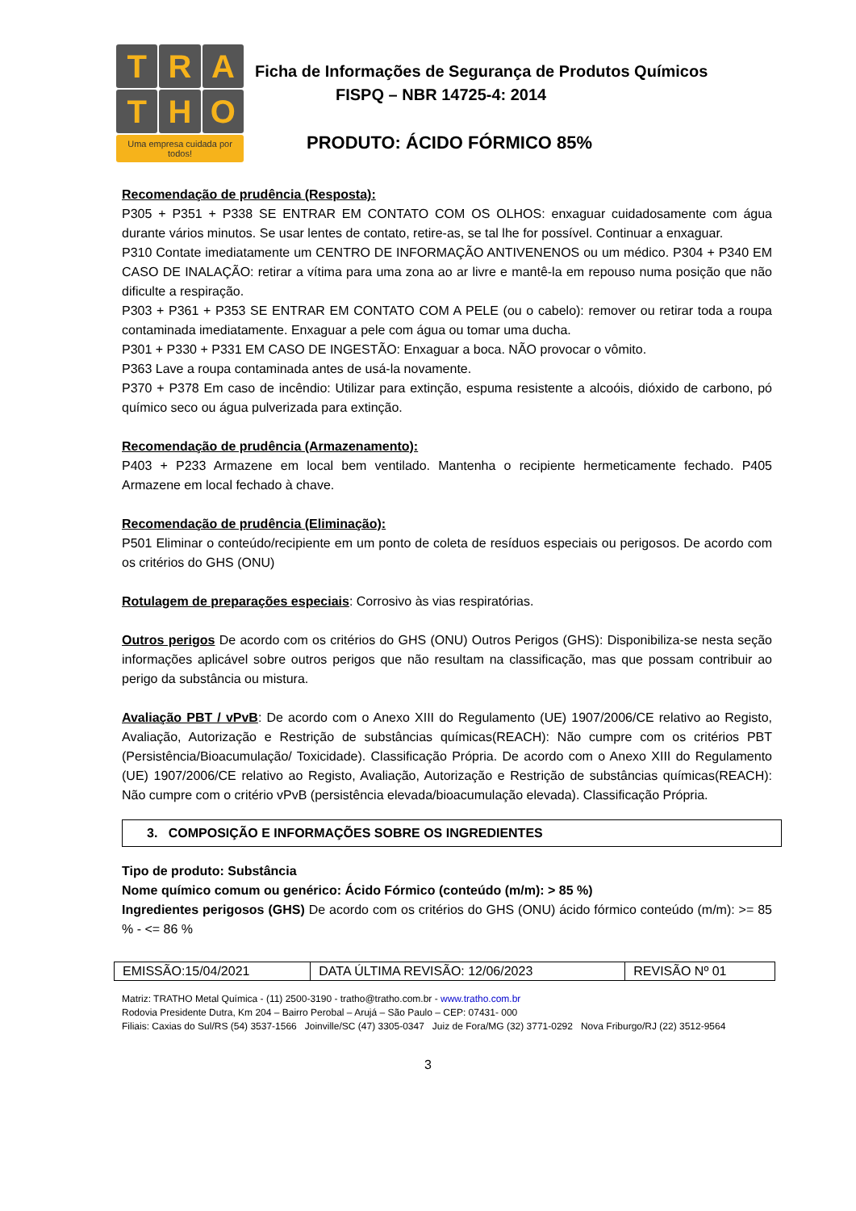T R A
T H O
Uma empresa cuidada por todos!
Ficha de Informações de Segurança de Produtos Químicos
FISPQ – NBR 14725-4: 2014
PRODUTO: ÁCIDO FÓRMICO 85%
Recomendação de prudência (Resposta):
P305 + P351 + P338 SE ENTRAR EM CONTATO COM OS OLHOS: enxaguar cuidadosamente com água durante vários minutos. Se usar lentes de contato, retire-as, se tal lhe for possível. Continuar a enxaguar.
P310 Contate imediatamente um CENTRO DE INFORMAÇÃO ANTIVENENOS ou um médico. P304 + P340 EM CASO DE INALAÇÃO: retirar a vítima para uma zona ao ar livre e mantê-la em repouso numa posição que não dificulte a respiração.
P303 + P361 + P353 SE ENTRAR EM CONTATO COM A PELE (ou o cabelo): remover ou retirar toda a roupa contaminada imediatamente. Enxaguar a pele com água ou tomar uma ducha.
P301 + P330 + P331 EM CASO DE INGESTÃO: Enxaguar a boca. NÃO provocar o vômito.
P363 Lave a roupa contaminada antes de usá-la novamente.
P370 + P378 Em caso de incêndio: Utilizar para extinção, espuma resistente a alcoóis, dióxido de carbono, pó químico seco ou água pulverizada para extinção.
Recomendação de prudência (Armazenamento):
P403 + P233 Armazene em local bem ventilado. Mantenha o recipiente hermeticamente fechado. P405 Armazene em local fechado à chave.
Recomendação de prudência (Eliminação):
P501 Eliminar o conteúdo/recipiente em um ponto de coleta de resíduos especiais ou perigosos. De acordo com os critérios do GHS (ONU)
Rotulagem de preparações especiais: Corrosivo às vias respiratórias.
Outros perigos De acordo com os critérios do GHS (ONU) Outros Perigos (GHS): Disponibiliza-se nesta seção informações aplicável sobre outros perigos que não resultam na classificação, mas que possam contribuir ao perigo da substância ou mistura.
Avaliação PBT / vPvB: De acordo com o Anexo XIII do Regulamento (UE) 1907/2006/CE relativo ao Registo, Avaliação, Autorização e Restrição de substâncias químicas(REACH): Não cumpre com os critérios PBT (Persistência/Bioacumulação/ Toxicidade). Classificação Própria. De acordo com o Anexo XIII do Regulamento (UE) 1907/2006/CE relativo ao Registo, Avaliação, Autorização e Restrição de substâncias químicas(REACH): Não cumpre com o critério vPvB (persistência elevada/bioacumulação elevada). Classificação Própria.
3. COMPOSIÇÃO E INFORMAÇÕES SOBRE OS INGREDIENTES
Tipo de produto: Substância
Nome químico comum ou genérico: Ácido Fórmico (conteúdo (m/m): > 85 %)
Ingredientes perigosos (GHS) De acordo com os critérios do GHS (ONU) ácido fórmico conteúdo (m/m): >= 85 % - <= 86 %
| EMISSÃO:15/04/2021 | DATA ÚLTIMA REVISÃO: 12/06/2023 | REVISÃO Nº 01 |
Matriz: TRATHO Metal Química - (11) 2500-3190 - tratho@tratho.com.br - www.tratho.com.br
Rodovia Presidente Dutra, Km 204 – Bairro Perobal – Arujá – São Paulo – CEP: 07431- 000
Filiais: Caxias do Sul/RS (54) 3537-1566 Joinville/SC (47) 3305-0347 Juiz de Fora/MG (32) 3771-0292 Nova Friburgo/RJ (22) 3512-9564
3